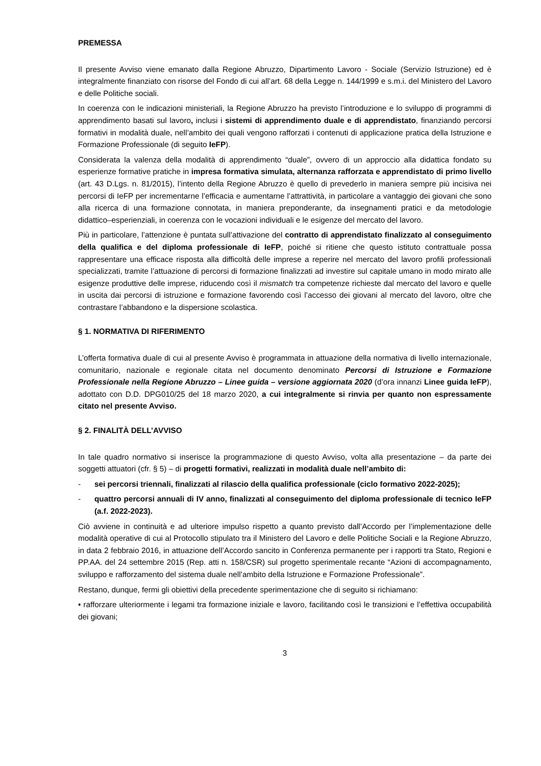PREMESSA
Il presente Avviso viene emanato dalla Regione Abruzzo, Dipartimento Lavoro - Sociale (Servizio Istruzione) ed è integralmente finanziato con risorse del Fondo di cui all’art. 68 della Legge n. 144/1999 e s.m.i. del Ministero del Lavoro e delle Politiche sociali.
In coerenza con le indicazioni ministeriali, la Regione Abruzzo ha previsto l’introduzione e lo sviluppo di programmi di apprendimento basati sul lavoro, inclusi i sistemi di apprendimento duale e di apprendistato, finanziando percorsi formativi in modalità duale, nell’ambito dei quali vengono rafforzati i contenuti di applicazione pratica della Istruzione e Formazione Professionale (di seguito IeFP).
Considerata la valenza della modalità di apprendimento “duale”, ovvero di un approccio alla didattica fondato su esperienze formative pratiche in impresa formativa simulata, alternanza rafforzata e apprendistato di primo livello (art. 43 D.Lgs. n. 81/2015), l’intento della Regione Abruzzo è quello di prevederlo in maniera sempre più incisiva nei percorsi di IeFP per incrementarne l’efficacia e aumentarne l’attrattività, in particolare a vantaggio dei giovani che sono alla ricerca di una formazione connotata, in maniera preponderante, da insegnamenti pratici e da metodologie didattico–esperienziali, in coerenza con le vocazioni individuali e le esigenze del mercato del lavoro.
Più in particolare, l’attenzione è puntata sull’attivazione del contratto di apprendistato finalizzato al conseguimento della qualifica e del diploma professionale di IeFP, poiché si ritiene che questo istituto contrattuale possa rappresentare una efficace risposta alla difficoltà delle imprese a reperire nel mercato del lavoro profili professionali specializzati, tramite l’attuazione di percorsi di formazione finalizzati ad investire sul capitale umano in modo mirato alle esigenze produttive delle imprese, riducendo così il mismatch tra competenze richieste dal mercato del lavoro e quelle in uscita dai percorsi di istruzione e formazione favorendo così l’accesso dei giovani al mercato del lavoro, oltre che contrastare l’abbandono e la dispersione scolastica.
§ 1. NORMATIVA DI RIFERIMENTO
L’offerta formativa duale di cui al presente Avviso è programmata in attuazione della normativa di livello internazionale, comunitario, nazionale e regionale citata nel documento denominato Percorsi di Istruzione e Formazione Professionale nella Regione Abruzzo – Linee guida – versione aggiornata 2020 (d’ora innanzi Linee guida IeFP), adottato con D.D. DPG010/25 del 18 marzo 2020, a cui integralmente si rinvia per quanto non espressamente citato nel presente Avviso.
§ 2. FINALITÀ DELL’AVVISO
In tale quadro normativo si inserisce la programmazione di questo Avviso, volta alla presentazione – da parte dei soggetti attuatori (cfr. § 5) – di progetti formativi, realizzati in modalità duale nell’ambito di:
- sei percorsi triennali, finalizzati al rilascio della qualifica professionale (ciclo formativo 2022-2025);
- quattro percorsi annuali di IV anno, finalizzati al conseguimento del diploma professionale di tecnico IeFP (a.f. 2022-2023).
Ciò avviene in continuità e ad ulteriore impulso rispetto a quanto previsto dall’Accordo per l’implementazione delle modalità operative di cui al Protocollo stipulato tra il Ministero del Lavoro e delle Politiche Sociali e la Regione Abruzzo, in data 2 febbraio 2016, in attuazione dell’Accordo sancito in Conferenza permanente per i rapporti tra Stato, Regioni e PP.AA. del 24 settembre 2015 (Rep. atti n. 158/CSR) sul progetto sperimentale recante “Azioni di accompagnamento, sviluppo e rafforzamento del sistema duale nell’ambito della Istruzione e Formazione Professionale”.
Restano, dunque, fermi gli obiettivi della precedente sperimentazione che di seguito si richiamano:
• rafforzare ulteriormente i legami tra formazione iniziale e lavoro, facilitando così le transizioni e l’effettiva occupabilità dei giovani;
3